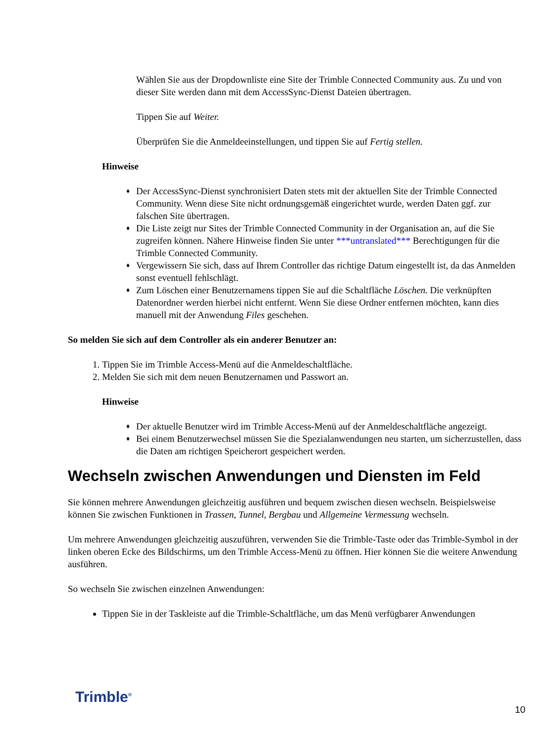Wählen Sie aus der Dropdownliste eine Site der Trimble Connected Community aus. Zu und von dieser Site werden dann mit dem AccessSync-Dienst Dateien übertragen.
Tippen Sie auf Weiter.
Überprüfen Sie die Anmeldeeinstellungen, und tippen Sie auf Fertig stellen.
Hinweise
♦ Der AccessSync-Dienst synchronisiert Daten stets mit der aktuellen Site der Trimble Connected Community. Wenn diese Site nicht ordnungsgemäß eingerichtet wurde, werden Daten ggf. zur falschen Site übertragen.
♦ Die Liste zeigt nur Sites der Trimble Connected Community in der Organisation an, auf die Sie zugreifen können. Nähere Hinweise finden Sie unter ***untranslated*** Berechtigungen für die Trimble Connected Community.
♦ Vergewissern Sie sich, dass auf Ihrem Controller das richtige Datum eingestellt ist, da das Anmelden sonst eventuell fehlschlägt.
♦ Zum Löschen einer Benutzernamens tippen Sie auf die Schaltfläche Löschen. Die verknüpften Datenordner werden hierbei nicht entfernt. Wenn Sie diese Ordner entfernen möchten, kann dies manuell mit der Anwendung Files geschehen.
So melden Sie sich auf dem Controller als ein anderer Benutzer an:
1. Tippen Sie im Trimble Access-Menü auf die Anmeldeschaltfläche.
2. Melden Sie sich mit dem neuen Benutzernamen und Passwort an.
Hinweise
♦ Der aktuelle Benutzer wird im Trimble Access-Menü auf der Anmeldeschaltfläche angezeigt.
♦ Bei einem Benutzerwechsel müssen Sie die Spezialanwendungen neu starten, um sicherzustellen, dass die Daten am richtigen Speicherort gespeichert werden.
Wechseln zwischen Anwendungen und Diensten im Feld
Sie können mehrere Anwendungen gleichzeitig ausführen und bequem zwischen diesen wechseln. Beispielsweise können Sie zwischen Funktionen in Trassen, Tunnel, Bergbau und Allgemeine Vermessung wechseln.
Um mehrere Anwendungen gleichzeitig auszuführen, verwenden Sie die Trimble-Taste oder das Trimble-Symbol in der linken oberen Ecke des Bildschirms, um den Trimble Access-Menü zu öffnen. Hier können Sie die weitere Anwendung ausführen.
So wechseln Sie zwischen einzelnen Anwendungen:
Tippen Sie in der Taskleiste auf die Trimble-Schaltfläche, um das Menü verfügbarer Anwendungen
Trimble<sup>®</sup>
10